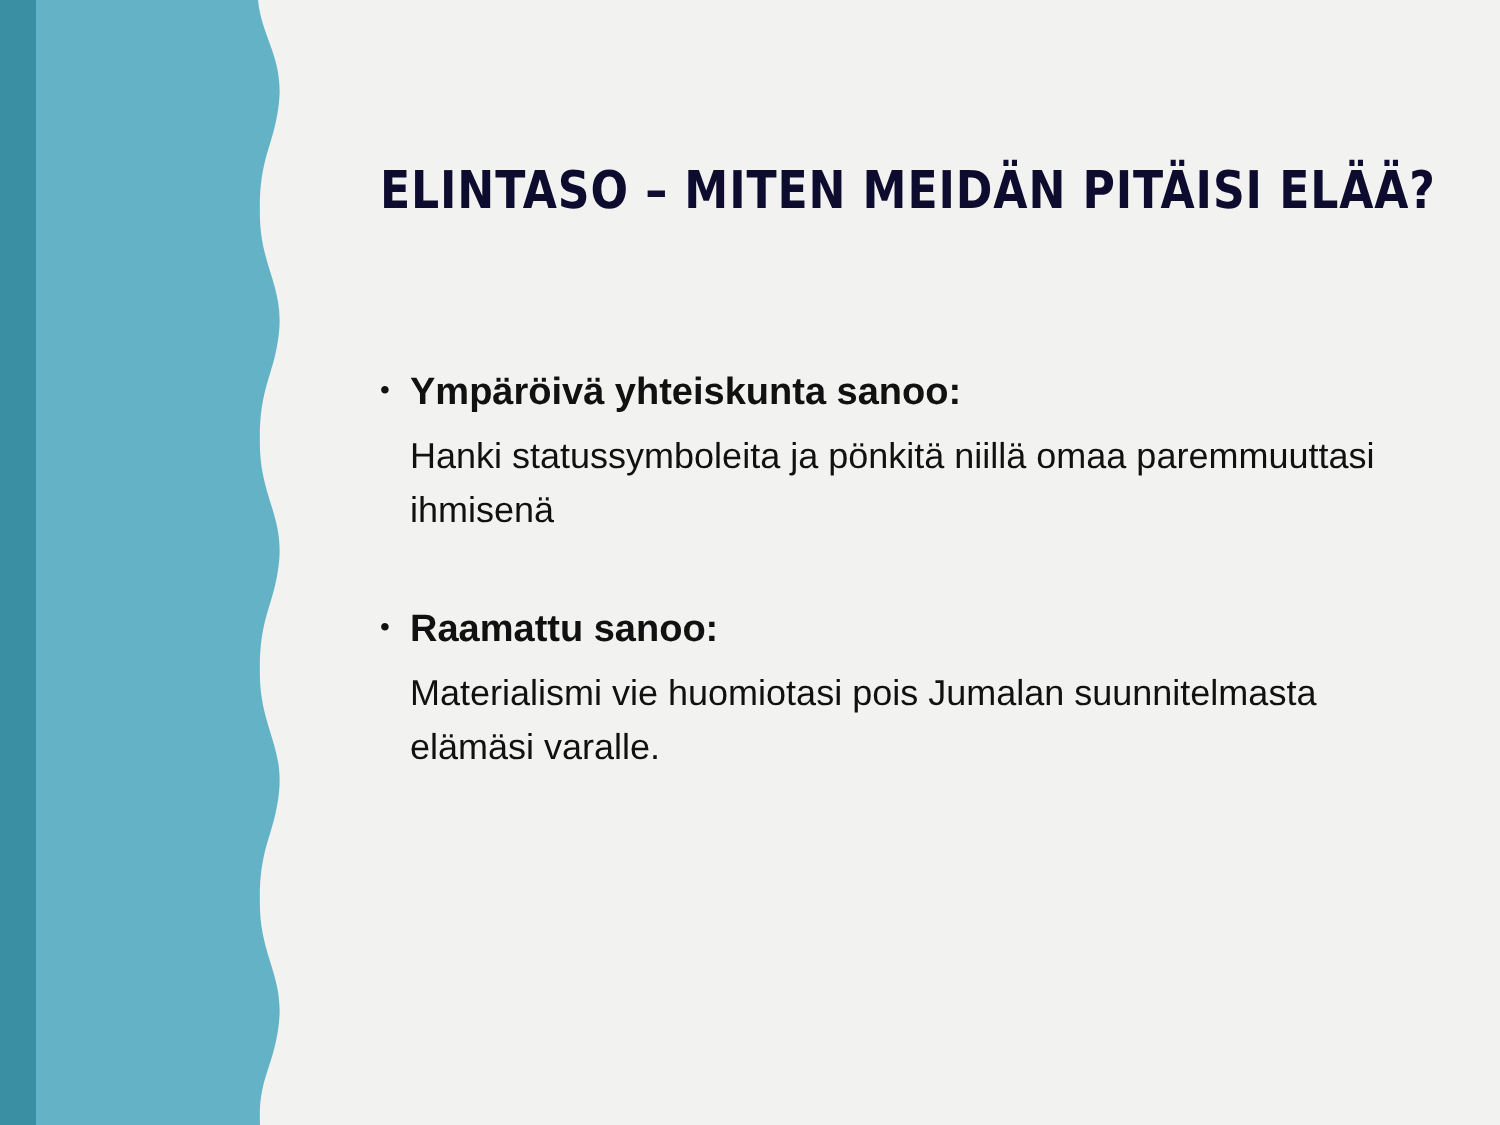ELINTASO – MITEN MEIDÄN PITÄISI ELÄÄ?
• Ympäröivä yhteiskunta sanoo:
Hanki statussymboleita ja pönkitä niillä omaa paremmuuttasi ihmisenä
• Raamattu sanoo:
Materialismi vie huomiotasi pois Jumalan suunnitelmasta elämäsi varalle.